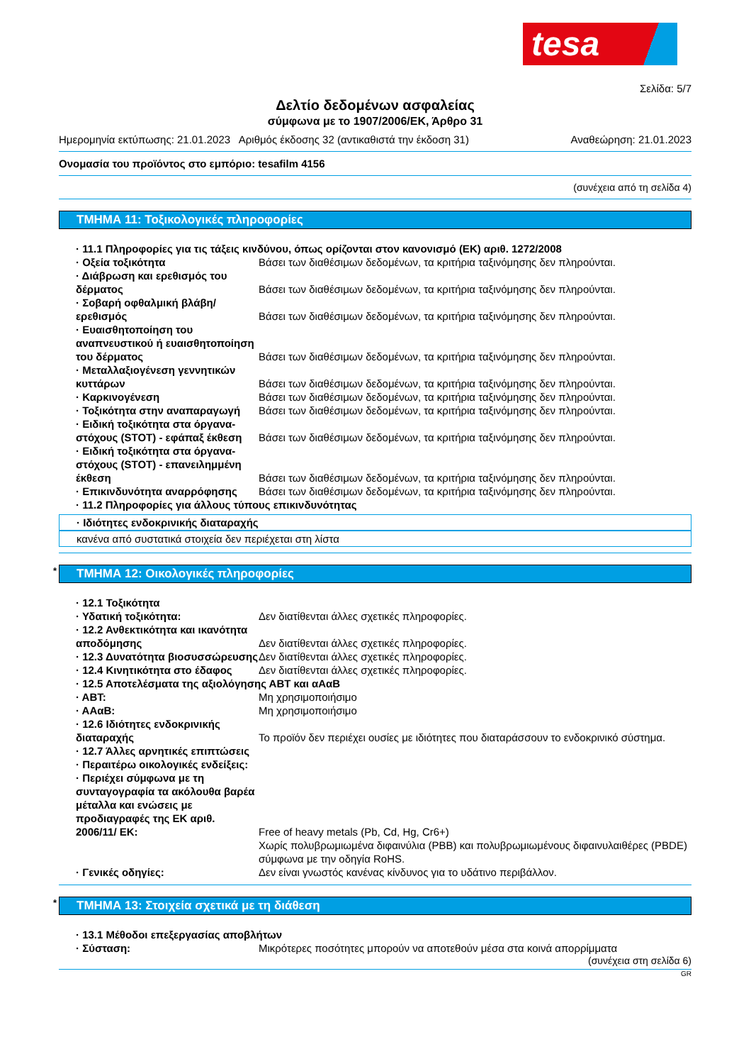tesa
Σελίδα: 5/7
Δελτίο δεδομένων ασφαλείας
σύμφωνα με το 1907/2006/ΕΚ, Άρθρο 31
Ημερομηνία εκτύπωσης: 21.01.2023 Αριθμός έκδοσης 32 (αντικαθιστά την έκδοση 31) Αναθεώρηση: 21.01.2023
Ονομασία του προϊόντος στο εμπόριο: tesafilm 4156
(συνέχεια από τη σελίδα 4)
ΤΜΗΜΑ 11: Τοξικολογικές πληροφορίες
· 11.1 Πληροφορίες για τις τάξεις κινδύνου, όπως ορίζονται στον κανονισμό (ΕΚ) αριθ. 1272/2008
· Οξεία τοξικότητα Βάσει των διαθέσιμων δεδομένων, τα κριτήρια ταξινόμησης δεν πληρούνται.
· Διάβρωση και ερεθισμός του δέρματος
Βάσει των διαθέσιμων δεδομένων, τα κριτήρια ταξινόμησης δεν πληρούνται.
· Σοβαρή οφθαλμική βλάβη/ ερεθισμός
Βάσει των διαθέσιμων δεδομένων, τα κριτήρια ταξινόμησης δεν πληρούνται.
· Ευαισθητοποίηση του αναπνευστικού ή ευαισθητοποίηση του δέρματος
Βάσει των διαθέσιμων δεδομένων, τα κριτήρια ταξινόμησης δεν πληρούνται.
· Μεταλλαξιογένεση γεννητικών κυττάρων
Βάσει των διαθέσιμων δεδομένων, τα κριτήρια ταξινόμησης δεν πληρούνται.
· Καρκινογένεση Βάσει των διαθέσιμων δεδομένων, τα κριτήρια ταξινόμησης δεν πληρούνται.
· Τοξικότητα στην αναπαραγωγή Βάσει των διαθέσιμων δεδομένων, τα κριτήρια ταξινόμησης δεν πληρούνται.
· Ειδική τοξικότητα στα όργανα-στόχους (STOT) - εφάπαξ έκθεση
Βάσει των διαθέσιμων δεδομένων, τα κριτήρια ταξινόμησης δεν πληρούνται.
· Ειδική τοξικότητα στα όργανα-στόχους (STOT) - επανειλημμένη έκθεση
Βάσει των διαθέσιμων δεδομένων, τα κριτήρια ταξινόμησης δεν πληρούνται.
· Επικινδυνότητα αναρρόφησης Βάσει των διαθέσιμων δεδομένων, τα κριτήρια ταξινόμησης δεν πληρούνται.
· 11.2 Πληροφορίες για άλλους τύπους επικινδυνότητας
· Ιδιότητες ενδοκρινικής διαταραχής
κανένα από συστατικά στοιχεία δεν περιέχεται στη λίστα
* ΤΜΗΜΑ 12: Οικολογικές πληροφορίες
· 12.1 Τοξικότητα
· Υδατική τοξικότητα: Δεν διατίθενται άλλες σχετικές πληροφορίες.
· 12.2 Ανθεκτικότητα και ικανότητα αποδόμησης
Δεν διατίθενται άλλες σχετικές πληροφορίες.
· 12.3 Δυνατότητα βιοσυσσώρευσης
Δεν διατίθενται άλλες σχετικές πληροφορίες.
· 12.4 Κινητικότητα στο έδαφος Δεν διατίθενται άλλες σχετικές πληροφορίες.
· 12.5 Αποτελέσματα της αξιολόγησης ΑΒΤ και αΑαΒ
· ΑΒΤ: Μη χρησιμοποιήσιμο
· ΑΑαΒ: Μη χρησιμοποιήσιμο
· 12.6 Ιδιότητες ενδοκρινικής διαταραχής
Το προϊόν δεν περιέχει ουσίες με ιδιότητες που διαταράσσουν το ενδοκρινικό σύστημα.
· 12.7 Άλλες αρνητικές επιπτώσεις
· Περαιτέρω οικολογικές ενδείξεις:
· Περιέχει σύμφωνα με τη συνταγογραφία τα ακόλουθα βαρέα μέταλλα και ενώσεις με προδιαγραφές της ΕΚ αριθ. 2006/11/ ΕΚ:
Free of heavy metals (Pb, Cd, Hg, Cr6+)
Χωρίς πολυβρωμιωμένα διφαινύλια (PBB) και πολυβρωμιωμένους διφαινυλαιθέρες (PBDE) σύμφωνα με την οδηγία RoHS.
· Γενικές οδηγίες: Δεν είναι γνωστός κανένας κίνδυνος για το υδάτινο περιβάλλον.
* ΤΜΗΜΑ 13: Στοιχεία σχετικά με τη διάθεση
· 13.1 Μέθοδοι επεξεργασίας αποβλήτων
· Σύσταση: Μικρότερες ποσότητες μπορούν να αποτεθούν μέσα στα κοινά απορρίμματα
(συνέχεια στη σελίδα 6)
GR